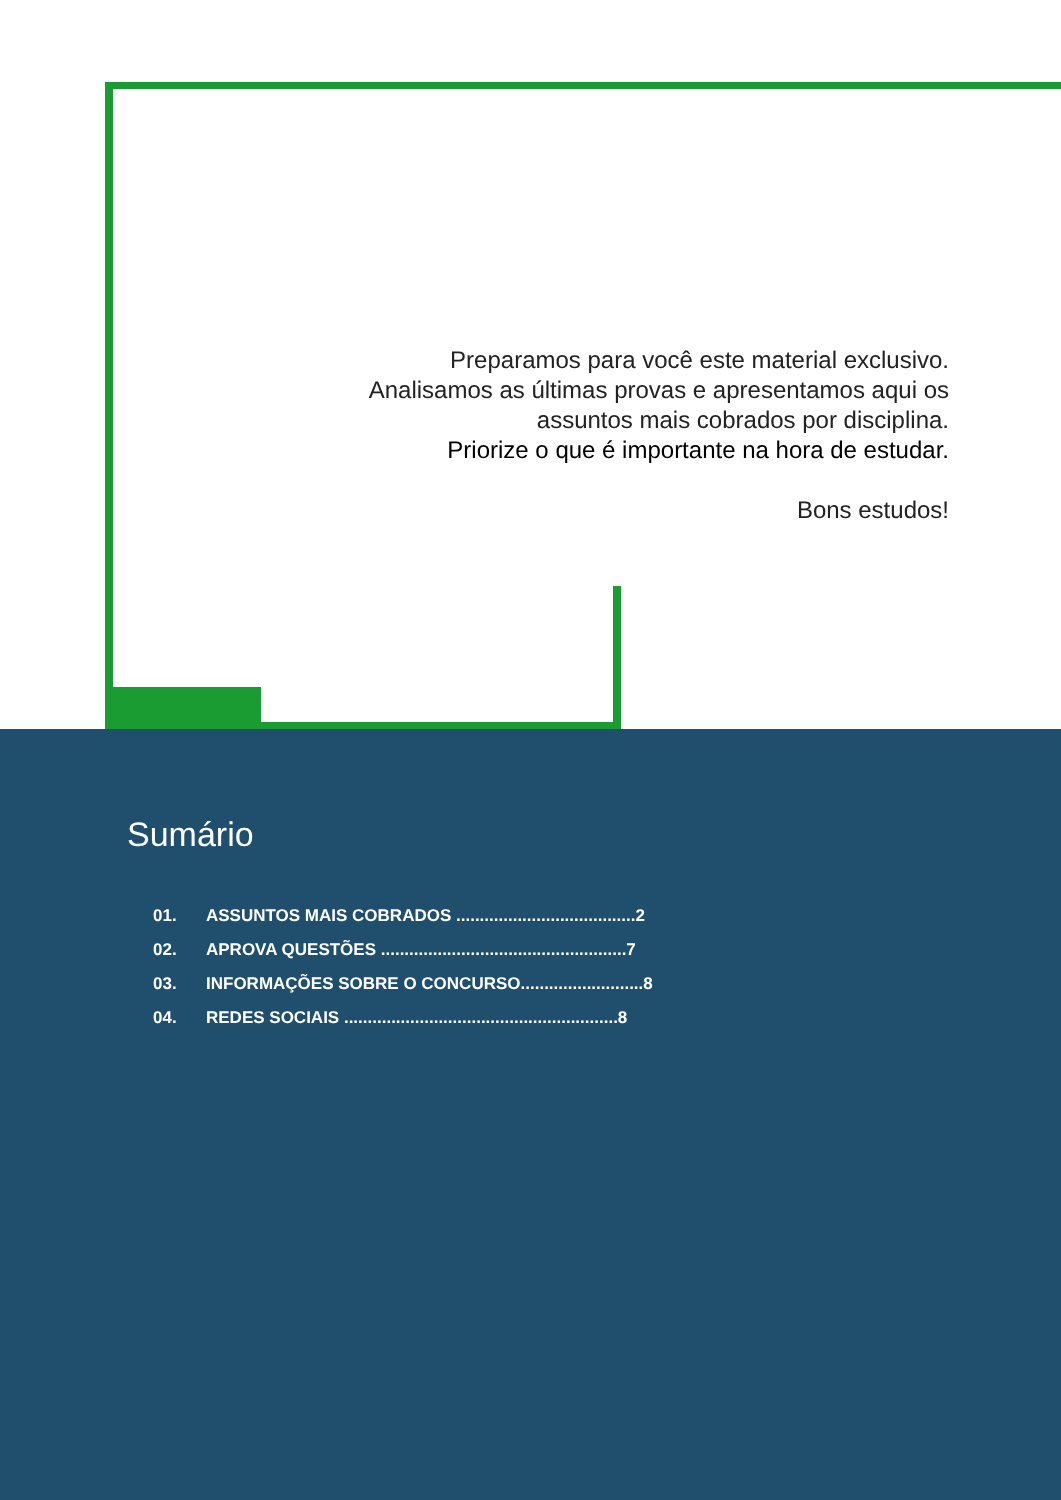Preparamos para você este material exclusivo.
Analisamos as últimas provas e apresentamos aqui os
assuntos mais cobrados por disciplina.
Priorize o que é importante na hora de estudar.
Bons estudos!
Sumário
01. ASSUNTOS MAIS COBRADOS ......................................2
02. APROVA QUESTÕES ....................................................7
03. INFORMAÇÕES SOBRE O CONCURSO..........................8
04. REDES SOCIAIS ..........................................................8